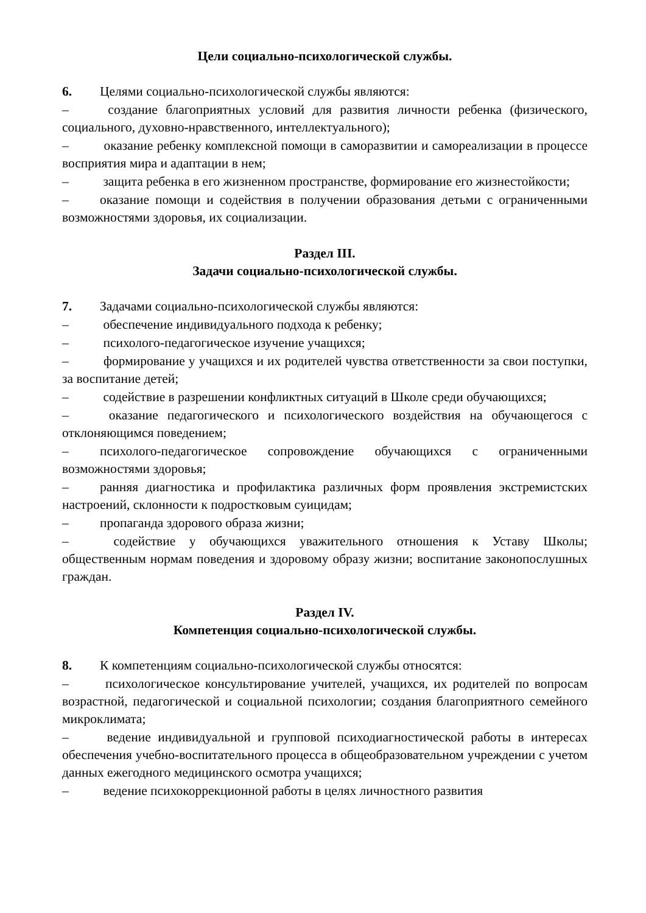Цели социально-психологической службы.
6. Целями социально-психологической службы являются:
– создание благоприятных условий для развития личности ребенка (физического, социального, духовно-нравственного, интеллектуального);
– оказание ребенку комплексной помощи в саморазвитии и самореализации в процессе восприятия мира и адаптации в нем;
– защита ребенка в его жизненном пространстве, формирование его жизнестойкости;
– оказание помощи и содействия в получении образования детьми с ограниченными возможностями здоровья, их социализации.
Раздел III.
Задачи социально-психологической службы.
7. Задачами социально-психологической службы являются:
– обеспечение индивидуального подхода к ребенку;
– психолого-педагогическое изучение учащихся;
– формирование у учащихся и их родителей чувства ответственности за свои поступки, за воспитание детей;
– содействие в разрешении конфликтных ситуаций в Школе среди обучающихся;
– оказание педагогического и психологического воздействия на обучающегося с отклоняющимся поведением;
– психолого-педагогическое сопровождение обучающихся с ограниченными возможностями здоровья;
– ранняя диагностика и профилактика различных форм проявления экстремистских настроений, склонности к подростковым суицидам;
– пропаганда здорового образа жизни;
– содействие у обучающихся уважительного отношения к Уставу Школы; общественным нормам поведения и здоровому образу жизни; воспитание законопослушных граждан.
Раздел IV.
Компетенция социально-психологической службы.
8. К компетенциям социально-психологической службы относятся:
– психологическое консультирование учителей, учащихся, их родителей по вопросам возрастной, педагогической и социальной психологии; создания благоприятного семейного микроклимата;
– ведение индивидуальной и групповой психодиагностической работы в интересах обеспечения учебно-воспитательного процесса в общеобразовательном учреждении с учетом данных ежегодного медицинского осмотра учащихся;
– ведение психокоррекционной работы в целях личностного развития